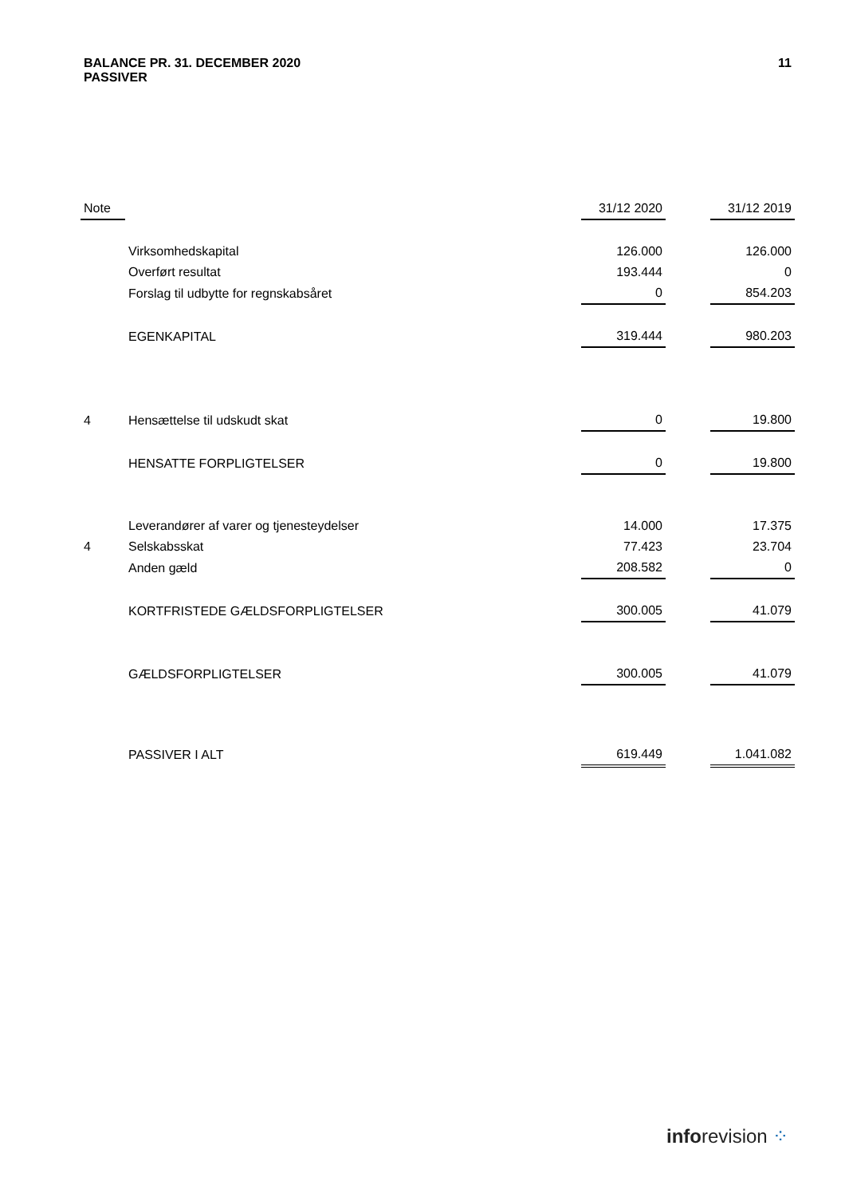11 BALANCE PR. 31. DECEMBER 2020
PASSIVER
| Note | | 31/12 2020 | | 31/12 2019 |
| --- | --- | --- | --- | --- |
| | Virksomhedskapital | 126.000 | | 126.000 |
| | Overført resultat | 193.444 | | 0 |
| | Forslag til udbytte for regnskabsåret | 0 | | 854.203 |
| | EGENKAPITAL | 319.444 | | 980.203 |
| 4 | Hensættelse til udskudt skat | 0 | | 19.800 |
| | HENSATTE FORPLIGTELSER | 0 | | 19.800 |
| | Leverandører af varer og tjenesteydelser | 14.000 | | 17.375 |
| 4 | Selskabsskat | 77.423 | | 23.704 |
| | Anden gæld | 208.582 | | 0 |
| | KORTFRISTEDE GÆLDSFORPLIGTELSER | 300.005 | | 41.079 |
| | GÆLDSFORPLIGTELSER | 300.005 | | 41.079 |
| | PASSIVER I ALT | 619.449 | | 1.041.082 |
inforevision ⁘